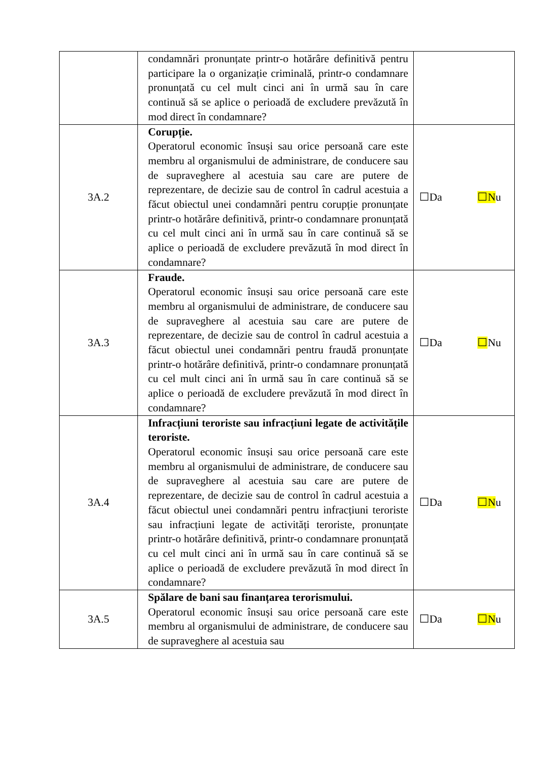| | condamnări pronunțate printr-o hotărâre definitivă pentru participare la o organizație criminală, printr-o condamnare pronunțată cu cel mult cinci ani în urmă sau în care continuă să se aplice o perioadă de excludere prevăzută în mod direct în condamnare? | |
| 3A.2 | Corupție. Operatorul economic însuși sau orice persoană care este membru al organismului de administrare, de conducere sau de supraveghere al acestuia sau care are putere de reprezentare, de decizie sau de control în cadrul acestuia a făcut obiectul unei condamnări pentru corupție pronunțate printr-o hotărâre definitivă, printr-o condamnare pronunțată cu cel mult cinci ani în urmă sau în care continuă să se aplice o perioadă de excludere prevăzută în mod direct în condamnare? | ☐Da ☐N u |
| 3A.3 | Fraude. Operatorul economic însuși sau orice persoană care este membru al organismului de administrare, de conducere sau de supraveghere al acestuia sau care are putere de reprezentare, de decizie sau de control în cadrul acestuia a făcut obiectul unei condamnări pentru fraudă pronunțate printr-o hotărâre definitivă, printr-o condamnare pronunțată cu cel mult cinci ani în urmă sau în care continuă să se aplice o perioadă de excludere prevăzută în mod direct în condamnare? | ☐Da ☐ Nu |
| 3A.4 | Infracțiuni teroriste sau infracțiuni legate de activitățile teroriste. Operatorul economic însuși sau orice persoană care este membru al organismului de administrare, de conducere sau de supraveghere al acestuia sau care are putere de reprezentare, de decizie sau de control în cadrul acestuia a făcut obiectul unei condamnări pentru infracțiuni teroriste sau infracțiuni legate de activități teroriste, pronunțate printr-o hotărâre definitivă, printr-o condamnare pronunțată cu cel mult cinci ani în urmă sau în care continuă să se aplice o perioadă de excludere prevăzută în mod direct în condamnare? | ☐Da ☐N u |
| 3A.5 | Spălare de bani sau finanțarea terorismului. Operatorul economic însuși sau orice persoană care este membru al organismului de administrare, de conducere sau de supraveghere al acestuia sau | ☐Da ☐N u |